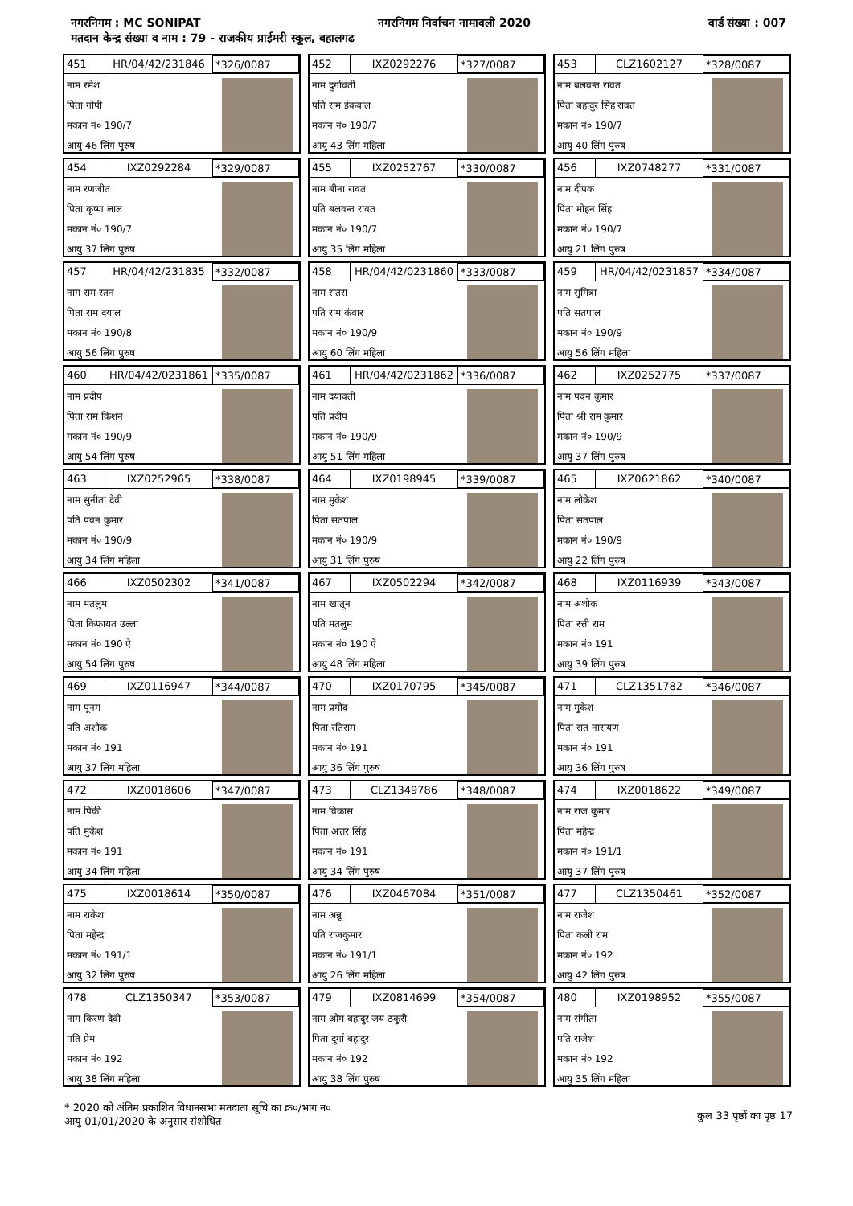नगरनिगम : MC SONIPAT नगरनिगम निर्वाचन नामावली 2020 वार्ड संख्या : 007
मतदान केन्द्र संख्या व नाम : 79 - राजकीय प्राईमरी स्कूल, बहालगढ
451 HR/04/42/231846 *326/0087
नाम रमेश
पिता गोपी
मकान नं० 190/7
आयु 46 लिंग पुरुष
452 IXZ0292276 *327/0087
नाम दुर्गावती
पति राम ईकबाल
मकान नं० 190/7
आयु 43 लिंग महिला
453 CLZ1602127 *328/0087
नाम बलवन्त रावत
पिता बहादुर सिंह रावत
मकान नं० 190/7
आयु 40 लिंग पुरुष
454 IXZ0292284 *329/0087
नाम रणजीत
पिता कृष्ण लाल
मकान नं० 190/7
आयु 37 लिंग पुरुष
455 IXZ0252767 *330/0087
नाम बीना रावत
पति बलवन्त रावत
मकान नं० 190/7
आयु 35 लिंग महिला
456 IXZ0748277 *331/0087
नाम दीपक
पिता मोहन सिंह
मकान नं० 190/7
आयु 21 लिंग पुरुष
457 HR/04/42/231835 *332/0087
नाम राम रतन
पिता राम दयाल
मकान नं० 190/8
आयु 56 लिंग पुरुष
458 HR/04/42/0231860 *333/0087
नाम संतरा
पति राम कंवार
मकान नं० 190/9
आयु 60 लिंग महिला
459 HR/04/42/0231857 *334/0087
नाम सुमित्रा
पति सतपाल
मकान नं० 190/9
आयु 56 लिंग महिला
460 HR/04/42/0231861 *335/0087
नाम प्रदीप
पिता राम किशन
मकान नं० 190/9
आयु 54 लिंग पुरुष
461 HR/04/42/0231862 *336/0087
नाम दयावती
पति प्रदीप
मकान नं० 190/9
आयु 51 लिंग महिला
462 IXZ0252775 *337/0087
नाम पवन कुमार
पिता श्री राम कुमार
मकान नं० 190/9
आयु 37 लिंग पुरुष
463 IXZ0252965 *338/0087
नाम सुनीता देवी
पति पवन कुमार
मकान नं० 190/9
आयु 34 लिंग महिला
464 IXZ0198945 *339/0087
नाम मुकेश
पिता सतपाल
मकान नं० 190/9
आयु 31 लिंग पुरुष
465 IXZ0621862 *340/0087
नाम लोकेश
पिता सतपाल
मकान नं० 190/9
आयु 22 लिंग पुरुष
466 IXZ0502302 *341/0087
नाम मतलुम
पिता किफायत उल्ला
मकान नं० 190 ऐ
आयु 54 लिंग पुरुष
467 IXZ0502294 *342/0087
नाम खातून
पति मतलुम
मकान नं० 190 ऐ
आयु 48 लिंग महिला
468 IXZ0116939 *343/0087
नाम अशोक
पिता रत्ती राम
मकान नं० 191
आयु 39 लिंग पुरुष
469 IXZ0116947 *344/0087
नाम पूनम
पति अशोक
मकान नं० 191
आयु 37 लिंग महिला
470 IXZ0170795 *345/0087
नाम प्रमोद
पिता रतिराम
मकान नं० 191
आयु 36 लिंग पुरुष
471 CLZ1351782 *346/0087
नाम मुकेश
पिता सत नारायण
मकान नं० 191
आयु 36 लिंग पुरुष
472 IXZ0018606 *347/0087
नाम पिंकी
पति मुकेश
मकान नं० 191
आयु 34 लिंग महिला
473 CLZ1349786 *348/0087
नाम विकास
पिता अत्तर सिंह
मकान नं० 191
आयु 34 लिंग पुरुष
474 IXZ0018622 *349/0087
नाम राज कुमार
पिता महेन्द्र
मकान नं० 191/1
आयु 37 लिंग पुरुष
475 IXZ0018614 *350/0087
नाम राकेश
पिता महेन्द्र
मकान नं० 191/1
आयु 32 लिंग पुरुष
476 IXZ0467084 *351/0087
नाम अन्नू
पति राजकुमार
मकान नं० 191/1
आयु 26 लिंग महिला
477 CLZ1350461 *352/0087
नाम राजेश
पिता कली राम
मकान नं० 192
आयु 42 लिंग पुरुष
478 CLZ1350347 *353/0087
नाम किरण देवी
पति प्रेम
मकान नं० 192
आयु 38 लिंग महिला
479 IXZ0814699 *354/0087
नाम ओम बहादुर जय ठकुरी
पिता दुर्गा बहादुर
मकान नं० 192
आयु 38 लिंग पुरुष
480 IXZ0198952 *355/0087
नाम संगीता
पति राजेश
मकान नं० 192
आयु 35 लिंग महिला
* 2020 को अंतिम प्रकाशित विधानसभा मतदाता सूचि का क्र०/भाग न०
आयु 01/01/2020 के अनुसार संशोधित
कुल 33 पृष्ठों का पृष्ठ 17